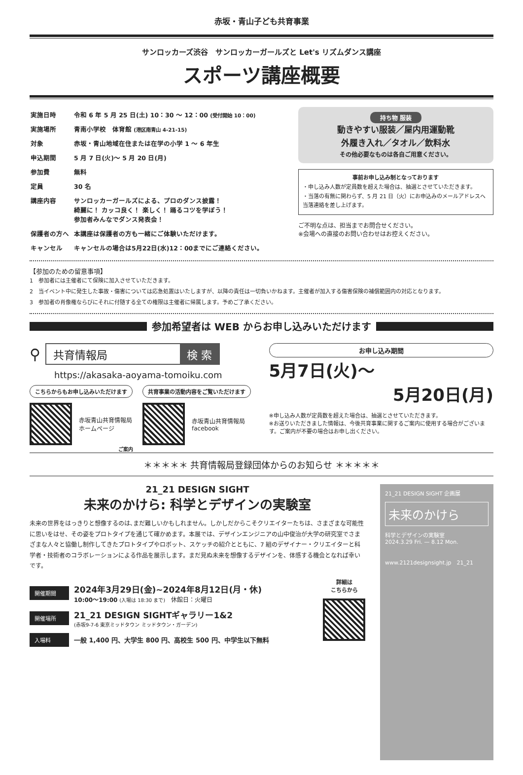赤坂・青山子ども共育事業
サンロッカーズ渋谷　サンロッカーガールズと Let's リズムダンス講座
スポーツ講座概要
| 実施日時 | 令和 6 年 5 月 25 日(土) 10：30 ～ 12：00 (受付開始 10：00) |
| 実施場所 | 青南小学校 体育館 (港区南青山 4-21-15) |
| 対象 | 赤坂・青山地域在住または在学の小学 1 ～ 6 年生 |
| 申込期間 | 5 月 7 日(火)～ 5 月 20 日(月) |
| 参加費 | 無料 |
| 定員 | 30 名 |
| 講座内容 | サンロッカーガールズによる、プロのダンス披露！ 綺麗に！ カッコ良く！ 楽しく！ 踊るコツを学ぼう！ 参加者みんなでダンス発表会！ |
| 保護者の方へ | 本講座は保護者の方も一緒にご体験いただけます。 |
| キャンセル | キャンセルの場合は5月22日(水)12：00までにご連絡ください。 |
持ち物 服装
動きやすい服装／屋内用運動靴
外履き入れ／タオル／飲料水
その他必要なものは各自ご用意ください。
事前お申し込み制となっております
・申し込み人数が定員数を超えた場合は、抽選とさせていただきます。
・当落の有無に関わらず、5 月 21 日（火）にお申込みのメールアドレスへ当落連絡を差し上げます。
ご不明な点は、担当までお問合せください。
※会場への直接のお問い合わせはお控えください。
【参加のための留意事項】
1　参加者には主催者にて保険に加入させていただきます。
2　当イベント中に発生した事故・傷害については応急処置はいたしますが、以降の責任は一切負いかねます。主催者が加入する傷害保険の補償範囲内の対応となります。
3　参加者の肖像権ならびにそれに付随する全ての権限は主催者に帰属します。予めご了承ください。
参加希望者は WEB からお申し込みいただけます
⚲
共育情報局 検 索
https://akasaka-aoyama-tomoiku.com
こちらからもお申し込みいただけます
赤坂青山共育情報局
ホームページ
共育事業の活動内容をご覧いただけます
赤坂青山共育情報局
facebook
お申し込み期間
5月7日(火)～
5月20日(月)
※申し込み人数が定員数を超えた場合は、抽選とさせていただきます。
※お送りいただきました情報は、今後共育事業に関するご案内に使用する場合がございます。ご案内が不要の場合はお申し出ください。
ご案内
＊＊＊＊＊ 共育情報局登録団体からのお知らせ ＊＊＊＊＊
21_21 DESIGN SIGHT
未来のかけら: 科学とデザインの実験室
未来の世界をはっきりと想像するのは､まだ難しいかもしれません。しかしだからこそクリエイターたちは、さまざまな可能性に思いをはせ、その姿をプロトタイプを通じて確かめます。本展では、デザインエンジニアの山中俊治が大学の研究室でさまざまな人々と協働し制作してきたプロトタイプやロボット、スケッチの紹介とともに、7 組のデザイナー・クリエイターと科学者・技術者のコラボレーションによる作品を展示します。まだ見ぬ未来を想像するデザインを、体感する機会となれば幸いです。
開催期間
2024年3月29日(金)~2024年8月12日(月・休)
10:00～19:00 (入場は 18:30 まで)　休館日：火曜日
開催場所
21_21 DESIGN SIGHTギャラリー1&2
(赤坂9-7-6 東京ミッドタウン ミッドタウン・ガーデン)
入場料 一般 1,400 円、大学生 800 円、高校生 500 円、中学生以下無料
詳細は
こちらから
21_21 DESIGN SIGHT 企画展
未来のかけら
科学とデザインの実験室
2024.3.29 Fri. — 8.12 Mon.
www.2121designsight.jp　21_21